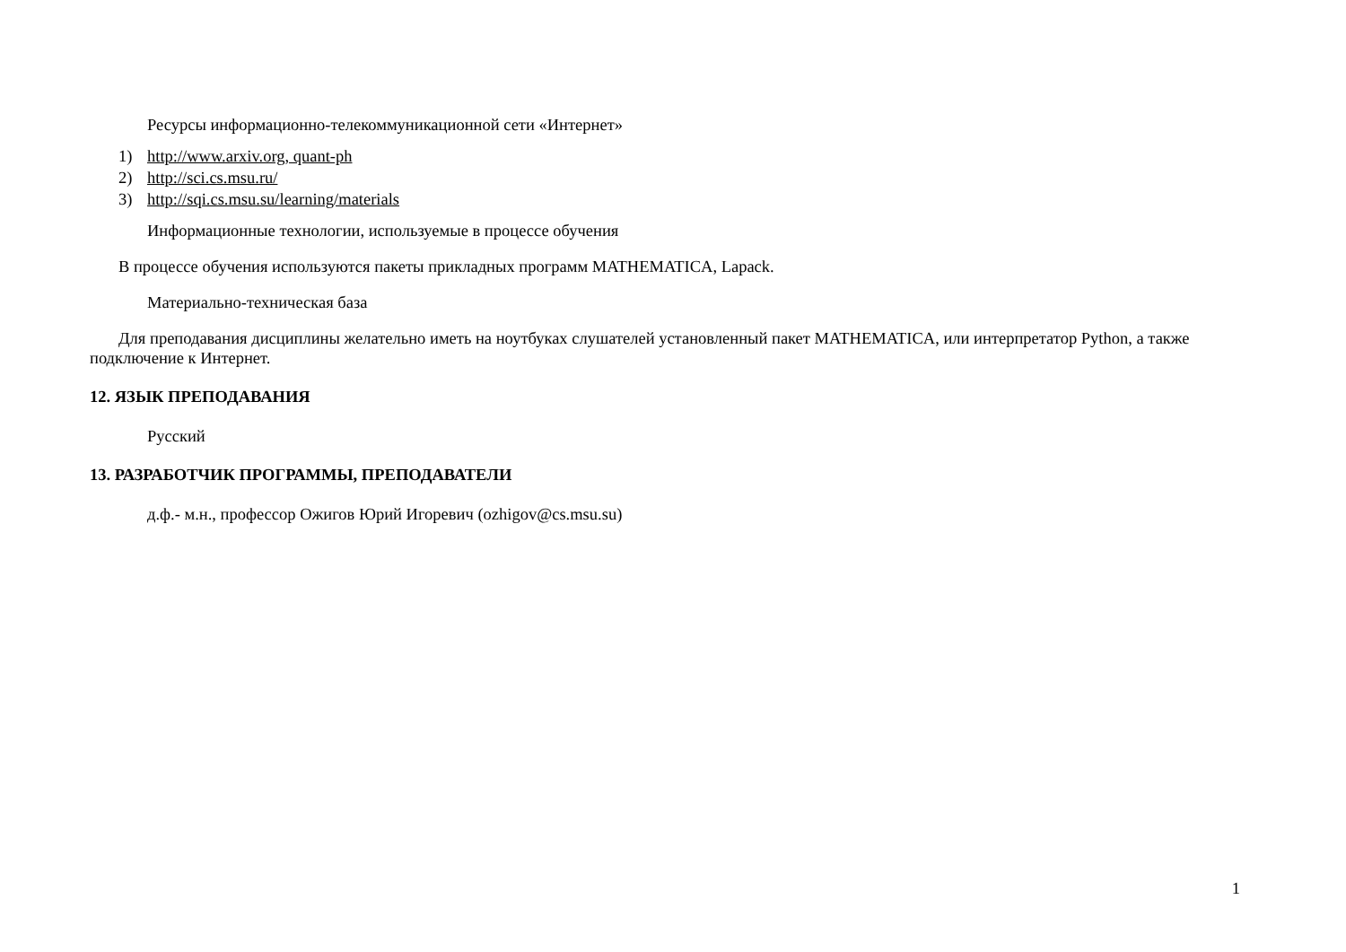Ресурсы информационно-телекоммуникационной сети «Интернет»
1) http://www.arxiv.org, quant-ph
2) http://sci.cs.msu.ru/
3) http://sqi.cs.msu.su/learning/materials
Информационные технологии, используемые в процессе обучения
В процессе обучения используются пакеты прикладных программ MATHEMATICA, Lapack.
Материально-техническая база
Для преподавания дисциплины желательно иметь на ноутбуках слушателей установленный пакет MATHEMATICA, или интерпретатор Python, а также подключение к Интернет.
12. ЯЗЫК ПРЕПОДАВАНИЯ
Русский
13. РАЗРАБОТЧИК ПРОГРАММЫ, ПРЕПОДАВАТЕЛИ
д.ф.- м.н., профессор Ожигов Юрий Игоревич (ozhigov@cs.msu.su)
1